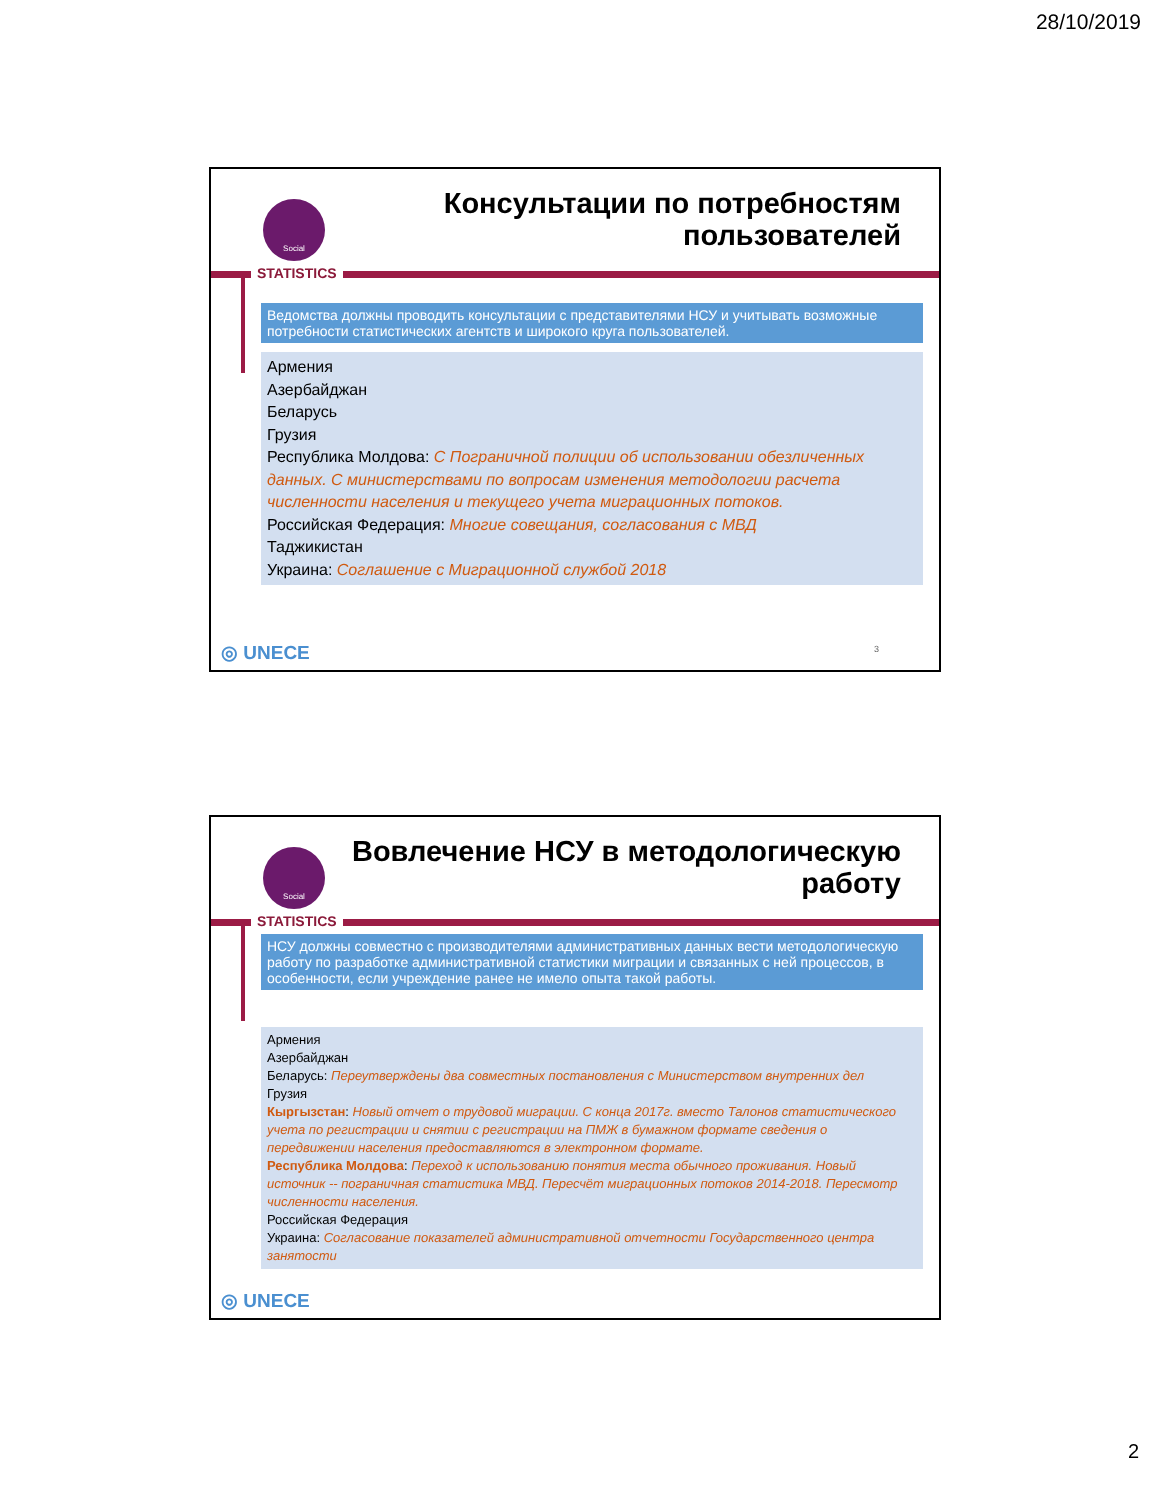28/10/2019
Social
STATISTICS
Консультации по потребностям пользователей
Ведомства должны проводить консультации с представителями НСУ и учитывать возможные потребности статистических агентств и широкого круга пользователей.
Армения
Азербайджан
Беларусь
Грузия
Республика Молдова: С Пограничной полиции об использовании обезличенных данных. С министерствами по вопросам изменения методологии расчета численности населения и текущего учета миграционных потоков.
Российская Федерация: Многие совещания, согласования с МВД
Таджикистан
Украина: Соглашение с Миграционной службой 2018
◎ UNECE 3
Social
STATISTICS
Вовлечение НСУ в методологическую работу
НСУ должны совместно с производителями административных данных вести методологическую работу по разработке административной статистики миграции и связанных с ней процессов, в особенности, если учреждение ранее не имело опыта такой работы.
Армения
Азербайджан
Беларусь: Переутверждены два совместных постановления с Министерством внутренних дел
Грузия
Кыргызстан: Новый отчет о трудовой миграции. С конца 2017г. вместо Талонов статистического учета по регистрации и снятии с регистрации на ПМЖ в бумажном формате сведения о передвижении населения предоставляются в электронном формате.
Республика Молдова: Переход к использованию понятия места обычного проживания. Новый источник -- пограничная статистика МВД. Пересчёт миграционных потоков 2014-2018. Пересмотр численности населения.
Российская Федерация
Украина: Согласование показателей административной отчетности Государственного центра занятости
◎ UNECE
2